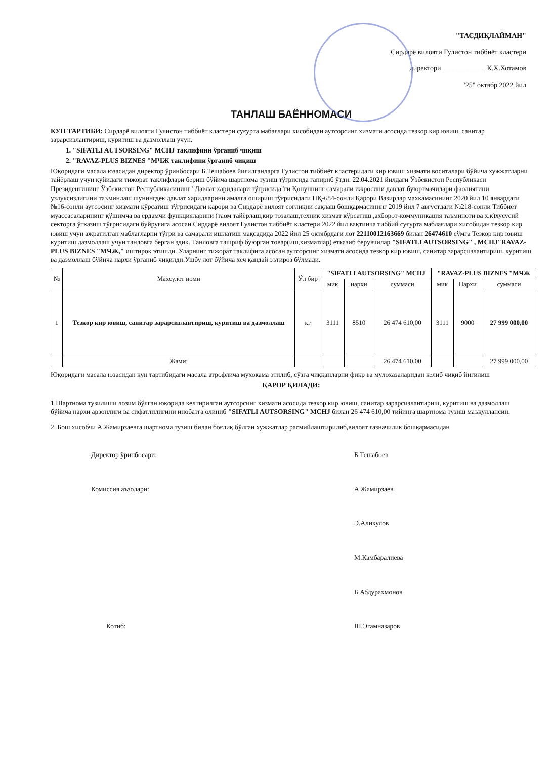"ТАСДИҚЛАЙМАН"
Сирдарё вилояти Гулистон тиббиёт кластери
директори ____________ К.Х.Хотамов
"25" октябр 2022 йил
ТАНЛАШ БАЁННОМАСИ
КУН ТАРТИБИ: Сирдарё вилояти Гулистон тиббиёт кластери суғурта мабағлари хисобидан аутсорсинг хизмати асосида тезкор кир ювиш, санитар зарарсизлантириш, куритиш ва дазмоллаш учун.
1. "SIFATLI AUTSORSING" MCHJ таклифини ўрганиб чиқиш
2. "RAVAZ-PLUS BIZNES "МЧЖ таклифини ўрганиб чиқиш
Юқоридаги масала юзасидан директор ўринбосари Б.Тешабоев йиғилганларга Гулистон тиббиёт кластеридаги кир ювиш хизмати воситалари бўйича хужжатларни тайёрлаш учун қуйидаги тижорат таклифлари бериш бўйича шартнома тузиш тўғрисида гапириб ўтди. 22.04.2021 йилдаги Ўзбекистон Республикаси Президентининг Ўзбекистон Республикасининг "Давлат харидалари тўғрисида"ги Қонуннинг самарали ижросини давлат буюртмачилари фаолиятини узлуксизлигини таъминлаш шунингдек давлат харидларини амалга ошириш тўғрисидаги ПҚ-684-сонли Қарори Вазирлар махкамасининг 2020 йил 10 январдаги №16-сонли аутсосинг хизмати кўрсатиш тўғрисидаги қарори ва Сирдарё вилоят соғлиқни сақлаш бошқармасининг 2019 йил 7 августдаги №218-сонли Тиббиёт муассасаларининг қўшимча ва ёрдамчи функцияларини (таом тайёрлаш,кир тозалаш,техник хизмат кўрсатиш ,ахборот-коммуникация таъминоти ва х.к)хусусий секторга ўтказиш тўғрисидаги буйруғига асосан Сирдарё вилоят Гулистон тиббиёт кластери 2022 йил вақтинча тиббий суғурта маблағлари хисобидан тезкор кир ювиш учун ажратилган маблағларни тўғри ва самарали ишлатиш мақсадида 2022 йил 25 октябрдаги лот 22110012163669 билан 26474610 сўмга Тезкор кир ювиш куритиш дазмоллаш учун танловга берган эдик. Танловга ташриф буюрган товар(иш,хизматлар) етказиб берувчилар "SIFATLI AUTSORSING" , MCHJ"RAVAZ-PLUS BIZNES "МЧЖ," иштирок этишди. Уларнинг тижорат таклифига асосан аутсорсинг хизмати асосида тезкор кир ювиш, санитар зарарсизлантириш, куритиш ва дазмоллаш бўйича нархи ўрганиб чиқилди:Ушбу лот бўйича хеч қандай эътироз бўлмади.
| № | Махсулот номи | Ўл бир | "SIFATLI AUTSORSING" MCHJ | | | "RAVAZ-PLUS BIZNES "МЧЖ | | |
| --- | --- | --- | --- | --- | --- | --- | --- | --- |
| | | | мик | нархи | суммаси | мик | Нархи | суммаси |
| 1 | Тезкор кир ювиш, санитар зарарсизлантириш, куритиш ва дазмоллаш | кг | 3111 | 8510 | 26 474 610,00 | 3111 | 9000 | 27 999 000,00 |
| | Жами: | | | | 26 474 610,00 | | | 27 999 000,00 |
Юқоридаги масала юзасидан кун тартибидаги масала атрофлича мухокама этилиб, сўзга чиққанларни фикр ва мулохазаларидан келиб чиқиб йиғилиш
ҚАРОР ҚИЛАДИ:
1.Шартнома тузилиши лозим бўлган юқорида келтирилган аутсорсинг хизмати асосида тезкор кир ювиш, санитар зарарсизлантириш, куритиш ва дазмоллаш бўйича нархи арзонлиги ва сифатлилигини инобатга олиниб "SIFATLI AUTSORSING" MCHJ билан 26 474 610,00 тийинга шартнома тузиш маъқуллансин.
2. Бош хисобчи А.Жамирзаевга шартнома тузиш билан боғлиқ бўлган хужжатлар расмийлаштирилиб,вилоят ғазначилик бошқармасидан
Директор ўринбосари: Б.Тешабоев
Комиссия аъзолари: А.Жамирзаев
Э.Аликулов
М.Камбаралиева
Б.Абдурахмонов
Котиб: Ш.Эгамназаров